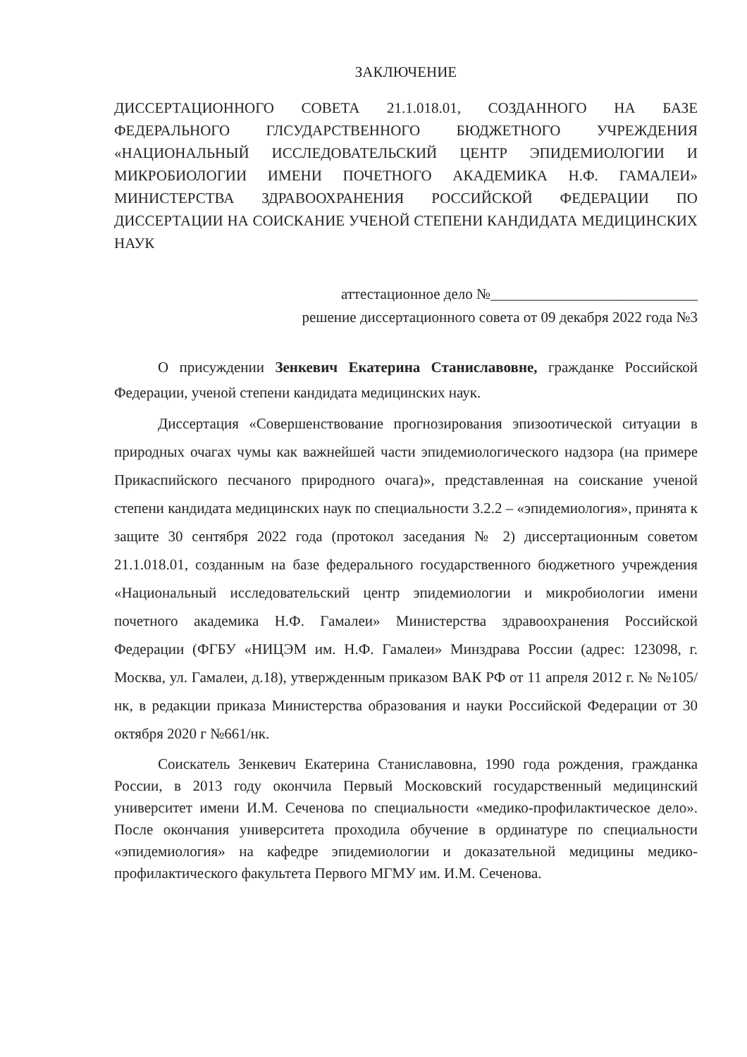ЗАКЛЮЧЕНИЕ
ДИССЕРТАЦИОННОГО СОВЕТА 21.1.018.01, СОЗДАННОГО НА БАЗЕ ФЕДЕРАЛЬНОГО ГЛСУДАРСТВЕННОГО БЮДЖЕТНОГО УЧРЕЖДЕНИЯ «НАЦИОНАЛЬНЫЙ ИССЛЕДОВАТЕЛЬСКИЙ ЦЕНТР ЭПИДЕМИОЛОГИИ И МИКРОБИОЛОГИИ ИМЕНИ ПОЧЕТНОГО АКАДЕМИКА Н.Ф. ГАМАЛЕИ» МИНИСТЕРСТВА ЗДРАВООХРАНЕНИЯ РОССИЙСКОЙ ФЕДЕРАЦИИ ПО ДИССЕРТАЦИИ НА СОИСКАНИЕ УЧЕНОЙ СТЕПЕНИ КАНДИДАТА МЕДИЦИНСКИХ НАУК
аттестационное дело №____________________________
решение диссертационного совета от 09 декабря 2022 года №3
О присуждении Зенкевич Екатерина Станиславовне, гражданке Российской Федерации, ученой степени кандидата медицинских наук.
Диссертация «Совершенствование прогнозирования эпизоотической ситуации в природных очагах чумы как важнейшей части эпидемиологического надзора (на примере Прикаспийского песчаного природного очага)», представленная на соискание ученой степени кандидата медицинских наук по специальности 3.2.2 – «эпидемиология», принята к защите 30 сентября 2022 года (протокол заседания № 2) диссертационным советом 21.1.018.01, созданным на базе федерального государственного бюджетного учреждения «Национальный исследовательский центр эпидемиологии и микробиологии имени почетного академика Н.Ф. Гамалеи» Министерства здравоохранения Российской Федерации (ФГБУ «НИЦЭМ им. Н.Ф. Гамалеи» Минздрава России (адрес: 123098, г. Москва, ул. Гамалеи, д.18), утвержденным приказом ВАК РФ от 11 апреля 2012 г. № №105/нк, в редакции приказа Министерства образования и науки Российской Федерации от 30 октября 2020 г №661/нк.
Соискатель Зенкевич Екатерина Станиславовна, 1990 года рождения, гражданка России, в 2013 году окончила Первый Московский государственный медицинский университет имени И.М. Сеченова по специальности «медико-профилактическое дело». После окончания университета проходила обучение в ординатуре по специальности «эпидемиология» на кафедре эпидемиологии и доказательной медицины медико-профилактического факультета Первого МГМУ им. И.М. Сеченова.